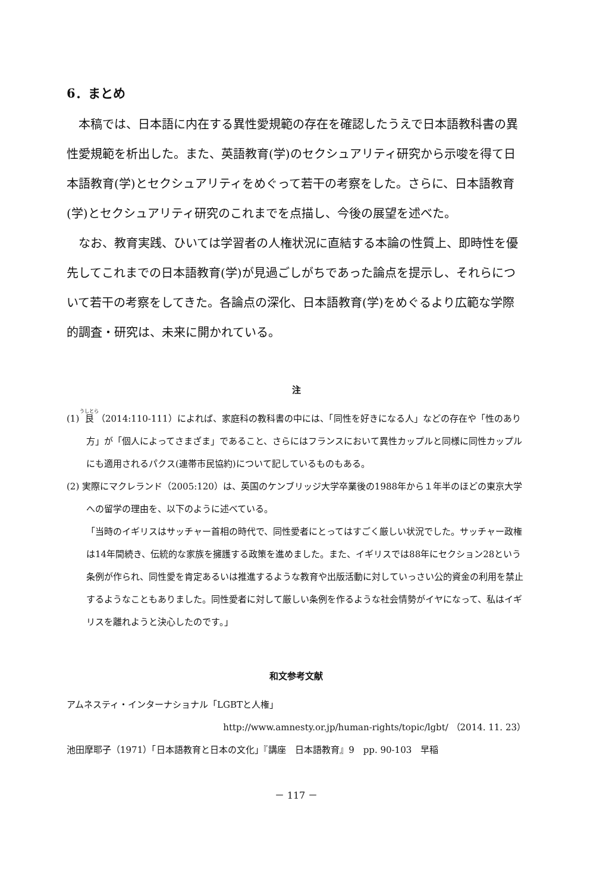6．まとめ
本稿では、日本語に内在する異性愛規範の存在を確認したうえで日本語教科書の異性愛規範を析出した。また、英語教育(学)のセクシュアリティ研究から示唆を得て日本語教育(学)とセクシュアリティをめぐって若干の考察をした。さらに、日本語教育(学)とセクシュアリティ研究のこれまでを点描し、今後の展望を述べた。
なお、教育実践、ひいては学習者の人権状況に直結する本論の性質上、即時性を優先してこれまでの日本語教育(学)が見過ごしがちであった論点を提示し、それらについて若干の考察をしてきた。各論点の深化、日本語教育(学)をめぐるより広範な学際的調査・研究は、未来に開かれている。
注
(1) 艮（2014:110-111）によれば、家庭科の教科書の中には、「同性を好きになる人」などの存在や「性のあり方」が「個人によってさまざま」であること、さらにはフランスにおいて異性カップルと同様に同性カップルにも適用されるパクス(連帯市民協約)について記しているものもある。
(2) 実際にマクレランド（2005:120）は、英国のケンブリッジ大学卒業後の1988年から１年半のほどの東京大学への留学の理由を、以下のように述べている。
「当時のイギリスはサッチャー首相の時代で、同性愛者にとってはすごく厳しい状況でした。サッチャー政権は14年間続き、伝統的な家族を擁護する政策を進めました。また、イギリスでは88年にセクション28という条例が作られ、同性愛を肯定あるいは推進するような教育や出版活動に対していっさい公的資金の利用を禁止するようなこともありました。同性愛者に対して厳しい条例を作るような社会情勢がイヤになって、私はイギリスを離れようと決心したのです。」
和文参考文献
アムネスティ・インターナショナル「LGBTと人権」
http://www.amnesty.or.jp/human-rights/topic/lgbt/ （2014. 11. 23）
池田摩耶子（1971）「日本語教育と日本の文化」『講座　日本語教育』9　pp. 90-103　早稲
－ 117 －